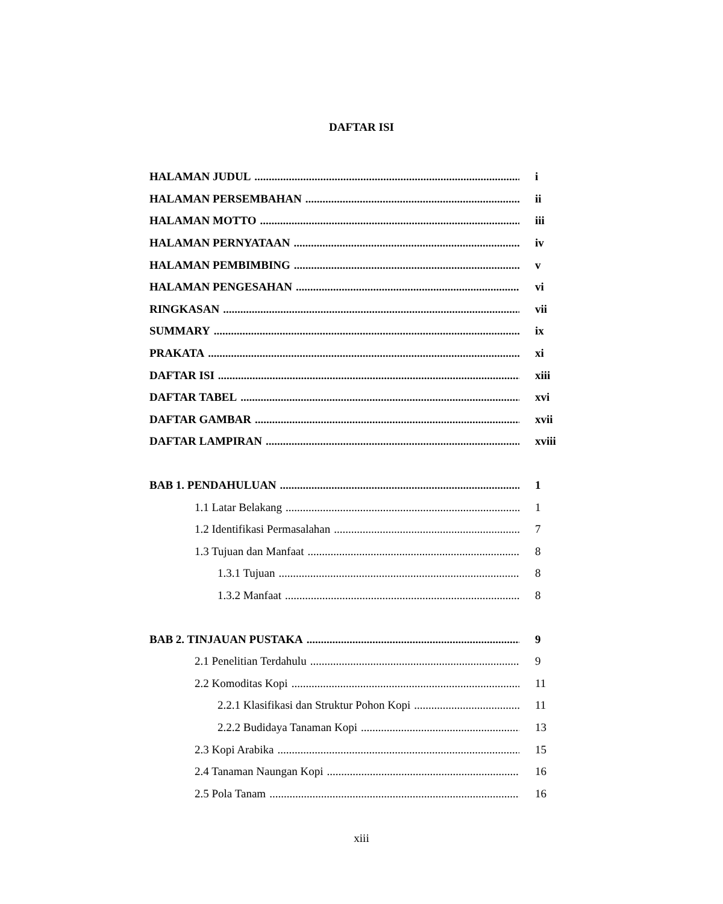DAFTAR ISI
HALAMAN JUDUL i
HALAMAN PERSEMBAHAN ii
HALAMAN MOTTO iii
HALAMAN PERNYATAAN iv
HALAMAN PEMBIMBING v
HALAMAN PENGESAHAN vi
RINGKASAN vii
SUMMARY ix
PRAKATA xi
DAFTAR ISI xiii
DAFTAR TABEL xvi
DAFTAR GAMBAR xvii
DAFTAR LAMPIRAN xviii
BAB 1. PENDAHULUAN 1
1.1 Latar Belakang 1
1.2 Identifikasi Permasalahan 7
1.3 Tujuan dan Manfaat 8
1.3.1 Tujuan 8
1.3.2 Manfaat 8
BAB 2. TINJAUAN PUSTAKA 9
2.1 Penelitian Terdahulu 9
2.2 Komoditas Kopi 11
2.2.1 Klasifikasi dan Struktur Pohon Kopi 11
2.2.2 Budidaya Tanaman Kopi 13
2.3 Kopi Arabika 15
2.4 Tanaman Naungan Kopi 16
2.5 Pola Tanam 16
xiii